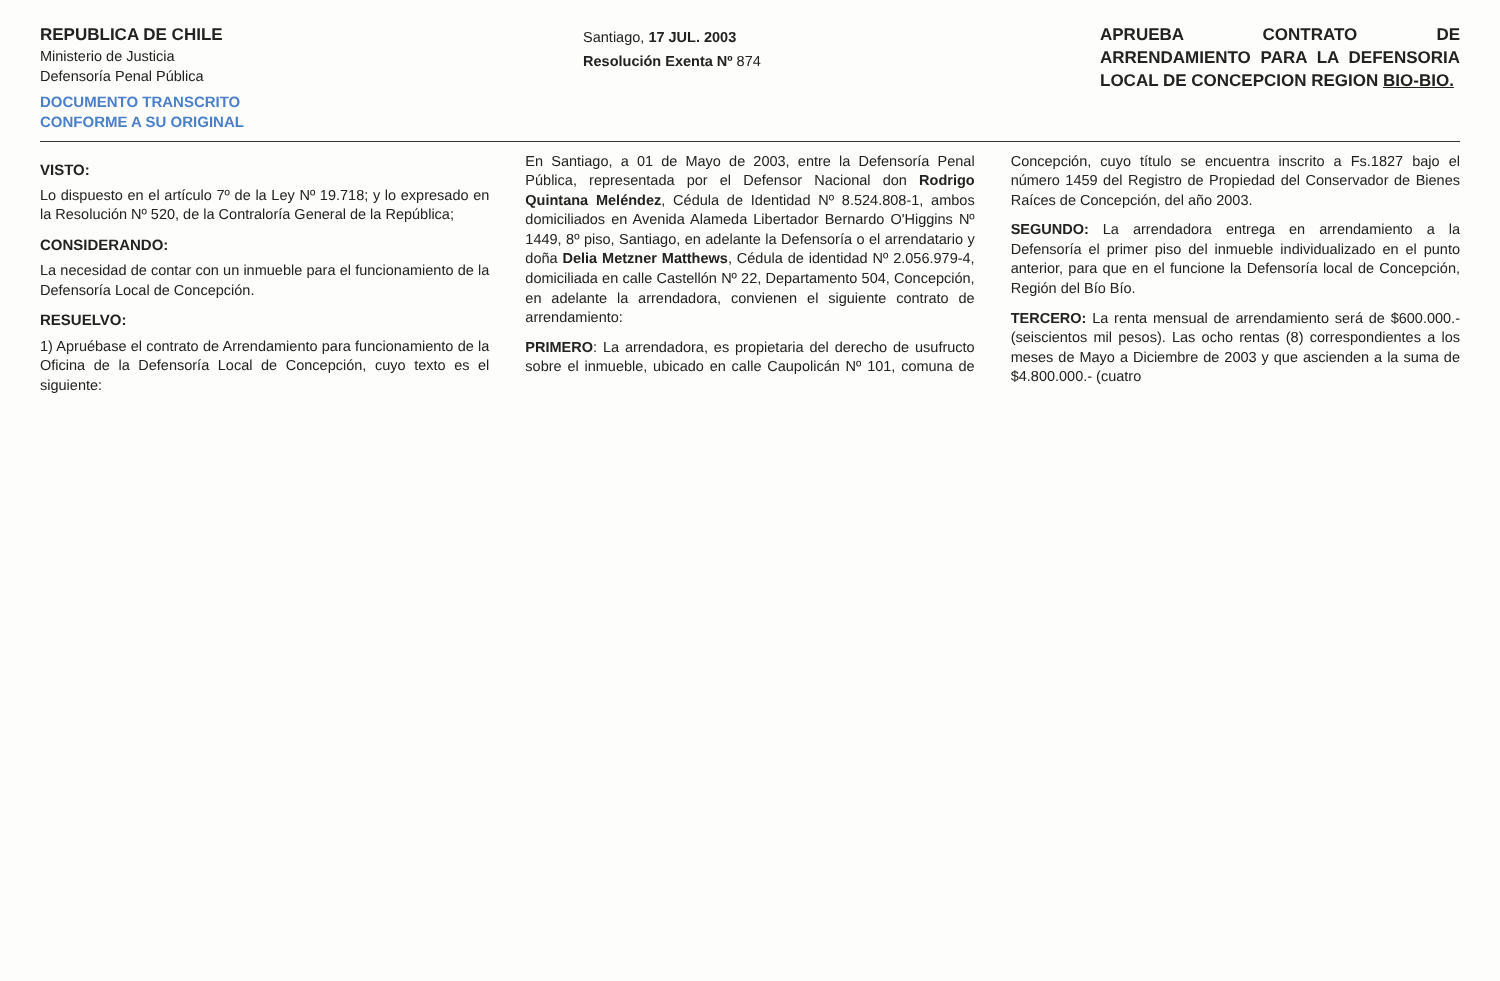REPUBLICA DE CHILE
Ministerio de Justicia
Defensoría Penal Pública
DOCUMENTO TRANSCRITO
CONFORME A SU ORIGINAL
Santiago, 17 JUL. 2003
Resolución Exenta Nº 874
APRUEBA CONTRATO DE ARRENDAMIENTO PARA LA DEFENSORIA LOCAL DE CONCEPCION REGION BIO-BIO.
VISTO:
Lo dispuesto en el artículo 7º de la Ley Nº 19.718; y lo expresado en la Resolución Nº 520, de la Contraloría General de la República;
CONSIDERANDO:
La necesidad de contar con un inmueble para el funcionamiento de la Defensoría Local de Concepción.
RESUELVO:
1) Apruébase el contrato de Arrendamiento para funcionamiento de la Oficina de la Defensoría Local de Concepción, cuyo texto es el siguiente:
En Santiago, a 01 de Mayo de 2003, entre la Defensoría Penal Pública, representada por el Defensor Nacional don Rodrigo Quintana Meléndez, Cédula de Identidad Nº 8.524.808-1, ambos domiciliados en Avenida Alameda Libertador Bernardo O'Higgins Nº 1449, 8º piso, Santiago, en adelante la Defensoría o el arrendatario y doña Delia Metzner Matthews, Cédula de identidad Nº 2.056.979-4, domiciliada en calle Castellón Nº 22, Departamento 504, Concepción, en adelante la arrendadora, convienen el siguiente contrato de arrendamiento:
PRIMERO: La arrendadora, es propietaria del derecho de usufructo sobre el inmueble, ubicado en calle Caupolicán Nº 101, comuna de Concepción, cuyo título se encuentra inscrito a Fs.1827 bajo el número 1459 del Registro de Propiedad del Conservador de Bienes Raíces de Concepción, del año 2003.
SEGUNDO: La arrendadora entrega en arrendamiento a la Defensoría el primer piso del inmueble individualizado en el punto anterior, para que en el funcione la Defensoría local de Concepción, Región del Bío Bío.
TERCERO: La renta mensual de arrendamiento será de $600.000.- (seiscientos mil pesos). Las ocho rentas (8) correspondientes a los meses de Mayo a Diciembre de 2003 y que ascienden a la suma de $4.800.000.- (cuatro